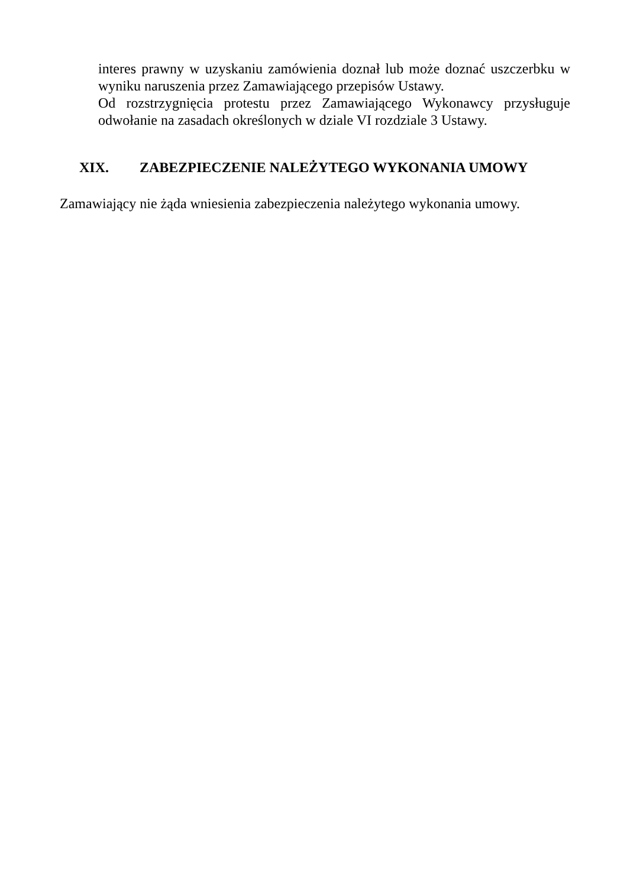interes prawny w uzyskaniu zamówienia doznał lub może doznać uszczerbku w wyniku naruszenia przez Zamawiającego przepisów Ustawy.
Od rozstrzygnięcia protestu przez Zamawiającego Wykonawcy przysługuje odwołanie na zasadach określonych w dziale VI rozdziale 3 Ustawy.
XIX. ZABEZPIECZENIE NALEŻYTEGO WYKONANIA UMOWY
Zamawiający nie żąda wniesienia zabezpieczenia należytego wykonania umowy.